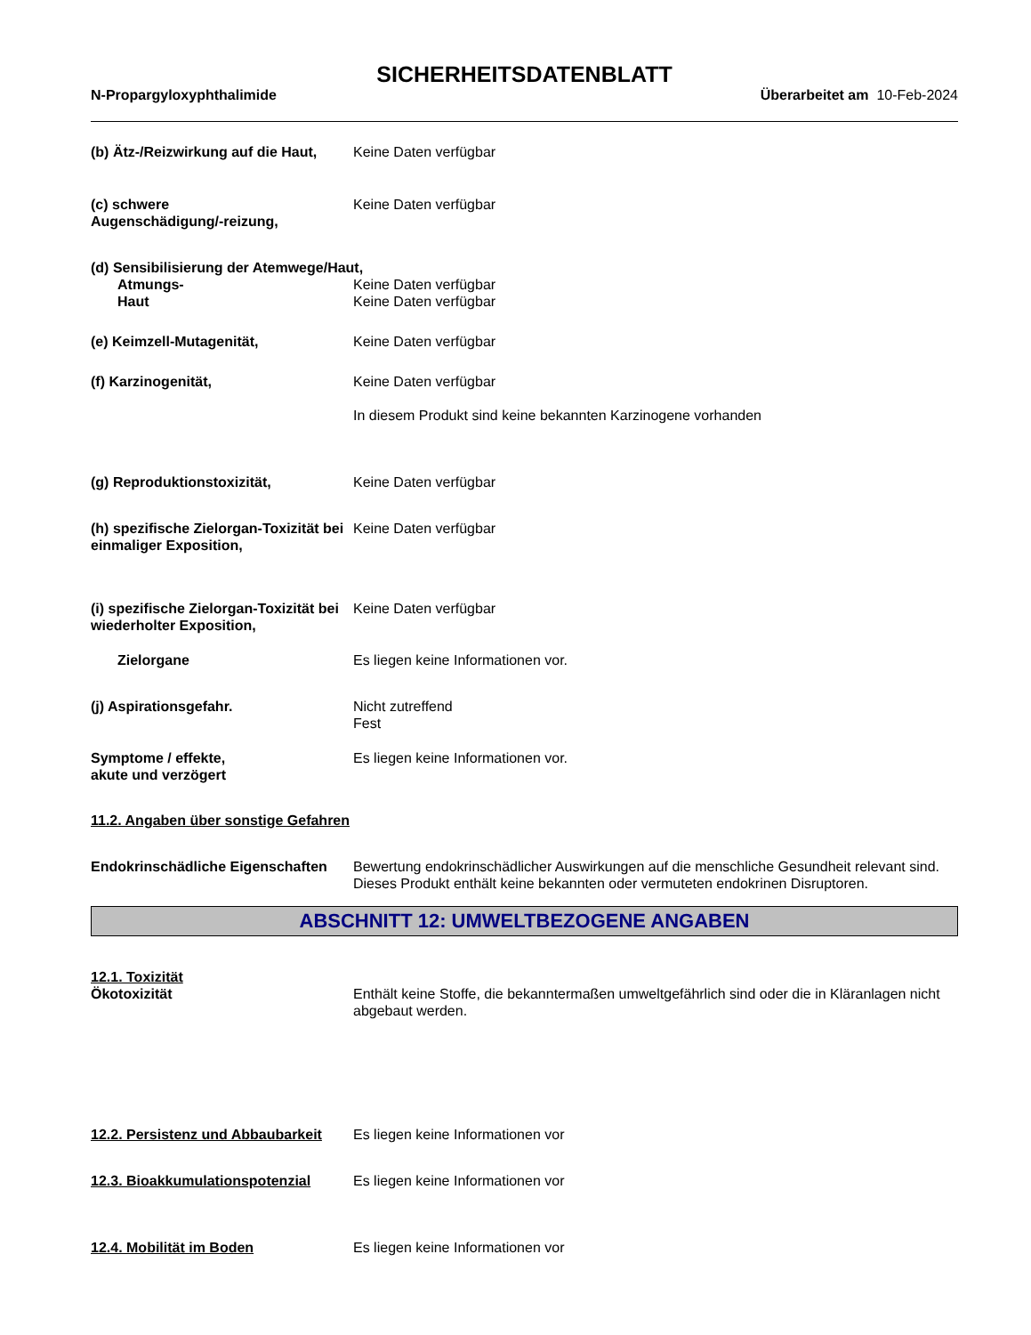SICHERHEITSDATENBLATT
N-Propargyloxyphthalimide Überarbeitet am 10-Feb-2024
(b) Ätz-/Reizwirkung auf die Haut,
Keine Daten verfügbar
(c) schwere
Augenschädigung/-reizung,
Keine Daten verfügbar
(d) Sensibilisierung der Atemwege/Haut,
Atmungs-
Haut
Keine Daten verfügbar
Keine Daten verfügbar
(e) Keimzell-Mutagenität, Keine Daten verfügbar
(f) Karzinogenität, Keine Daten verfügbar
In diesem Produkt sind keine bekannten Karzinogene vorhanden
(g) Reproduktionstoxizität, Keine Daten verfügbar
(h) spezifische Zielorgan-Toxizität bei einmaliger Exposition,
Keine Daten verfügbar
(i) spezifische Zielorgan-Toxizität bei wiederholter Exposition,
Keine Daten verfügbar
Zielorgane Es liegen keine Informationen vor.
(j) Aspirationsgefahr. Nicht zutreffend
Fest
Symptome / effekte,
akute und verzögert
Es liegen keine Informationen vor.
11.2. Angaben über sonstige Gefahren
Endokrinschädliche Eigenschaften
Bewertung endokrinschädlicher Auswirkungen auf die menschliche Gesundheit relevant sind. Dieses Produkt enthält keine bekannten oder vermuteten endokrinen Disruptoren.
ABSCHNITT 12: UMWELTBEZOGENE ANGABEN
12.1. Toxizität
Ökotoxizität Enthält keine Stoffe, die bekanntermaßen umweltgefährlich sind oder die in Kläranlagen nicht abgebaut werden.
12.2. Persistenz und Abbaubarkeit
Es liegen keine Informationen vor
12.3. Bioakkumulationspotenzial
Es liegen keine Informationen vor
12.4. Mobilität im Boden Es liegen keine Informationen vor